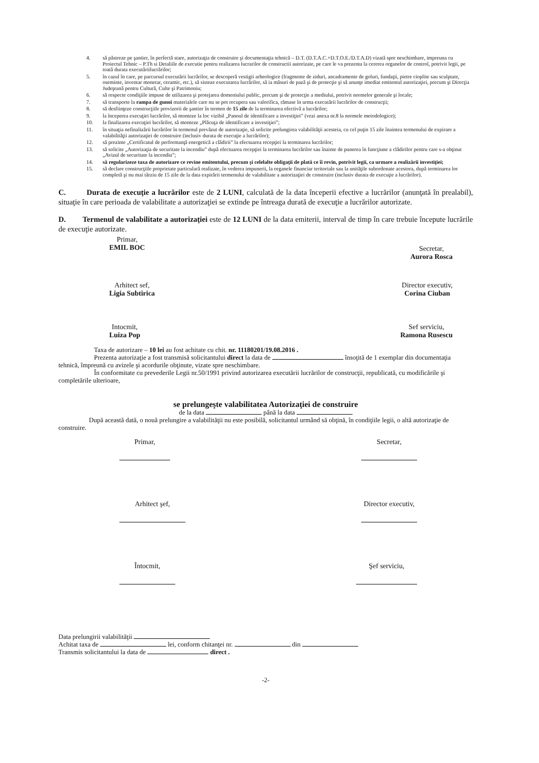4. să păstreze pe şantier, în perfectă stare, autorizaţia de construire şi documentaţia tehnică – D.T. (D.T.A.C.+D.T.O.E./D.T.A.D) vizată spre neschimbare, impreuna cu Proiectul Tehnic – P.Th si Detaliile de executie pentru realizarea lucrarilor de constructii autorizate, pe care le va prezenta la cererea organelor de control, potrivit legii, pe toată durata executăriilucrărilor;
5. în cazul în care, pe parcursul executării lucrărilor, se descoperă vestigii arheologice (fragmente de ziduri, ancadramente de goluri, fundaţii, pietre cioplite sau sculptate, oseminte, inventar monetar, ceramic, etc.), să sisteze executarea lucrărilor, să ia măsuri de pază şi de protecţie şi să anunţe imediat emitentul autorizaţiei, precum şi Direcţia Judeţeană pentru Cultură, Culte şi Patrimoniu;
6. să respecte condiţiile impuse de utilizarea şi protejarea domeniului public, precum şi de protecţie a mediului, potrivit normelor generale şi locale;
7. să transporte la rampa de gunoi materialele care nu se pot recupera sau valorifica, rămase în urma executării lucrărilor de construcţii;
8. să desfiinţeze construcţiile provizorii de şantier în termen de 15 zile de la terminarea efectivă a lucrărilor;
9. la începerea execuţiei lucrărilor, să monteze la loc vizibil „Panoul de identificare a investiţiei” (vezi anexa nr.8 la normele metodologice);
10. la finalizarea execuţiei lucrărilor, să monteze „Plăcuţa de identificare a investiţiei”;
11. în situaţia nefinalizării lucrărilor în termenul prevăzut de autorizaţie, să solicite prelungirea valabilităţii acesteia, cu cel puţin 15 zile înaintea termenului de expirare a valabilităţii autorizaţiei de construire (inclusiv durata de execuţie a lucrărilor);
12. să prezinte „Certificatul de performanţă energetică a clădirii” la efectuarea recepţiei la terminarea lucrărilor;
13. să solicite „Autorizaţia de securitate la incendiu” după efectuarea recepţiei la terminarea lucrărilor sau înainte de punerea în funcţiune a clădirilor pentru care s-a obţinut „Avizul de securitate la incendiu”;
14. să regularizeze taxa de autorizare ce revine emitentului, precum şi celelalte obligaţii de plată ce îi revin, potrivit legii, ca urmare a realizării investiţiei;
15. să declare construcţiile proprietate particulară realizate, în vederea impunerii, la organele financiar teritoriale sau la unităţile subordonate acestora, după terminarea lor completă şi nu mai târziu de 15 zile de la data expirării termenului de valabilitate a autorizaţiei de construire (inclusiv durata de execuţie a lucrărilor).
C. Durata de execuţie a lucrărilor este de 2 LUNI, calculată de la data începerii efective a lucrărilor (anunţată în prealabil), situaţie în care perioada de valabilitate a autorizaţiei se extinde pe întreaga durată de execuţie a lucrărilor autorizate.
D. Termenul de valabilitate a autorizaţiei este de 12 LUNI de la data emiterii, interval de timp în care trebuie începute lucrările de execuţie autorizate.
Primar,
EMIL BOC
Secretar,
Aurora Rosca
Arhitect sef,
Ligia Subtirica
Director executiv,
Corina Ciuban
Intocmit,
Luiza Pop
Sef serviciu,
Ramona Rusescu
Taxa de autorizare – 10 lei au fost achitate cu chit. nr. 11180201/19.08.2016 .
Prezenta autorizaţie a fost transmisă solicitantului direct la data de însoţită de 1 exemplar din documentaţia tehnică, împreună cu avizele şi acordurile obţinute, vizate spre neschimbare.
În conformitate cu prevederile Legii nr.50/1991 privind autorizarea executării lucrărilor de construcţii, republicată, cu modificările şi completările ulterioare,
se prelungeşte valabilitatea Autorizaţiei de construire
de la data până la data
După această dată, o nouă prelungire a valabilităţii nu este posibilă, solicitantul urmând să obţină, în condiţiile legii, o altă autorizaţie de construire.
Primar,
Secretar,
Arhitect şef,
Director executiv,
Întocmit,
Şef serviciu,
Data prelungirii valabilităţii
Achitat taxa de lei, conform chitanţei nr. din
Transmis solicitantului la data de direct .
-2-